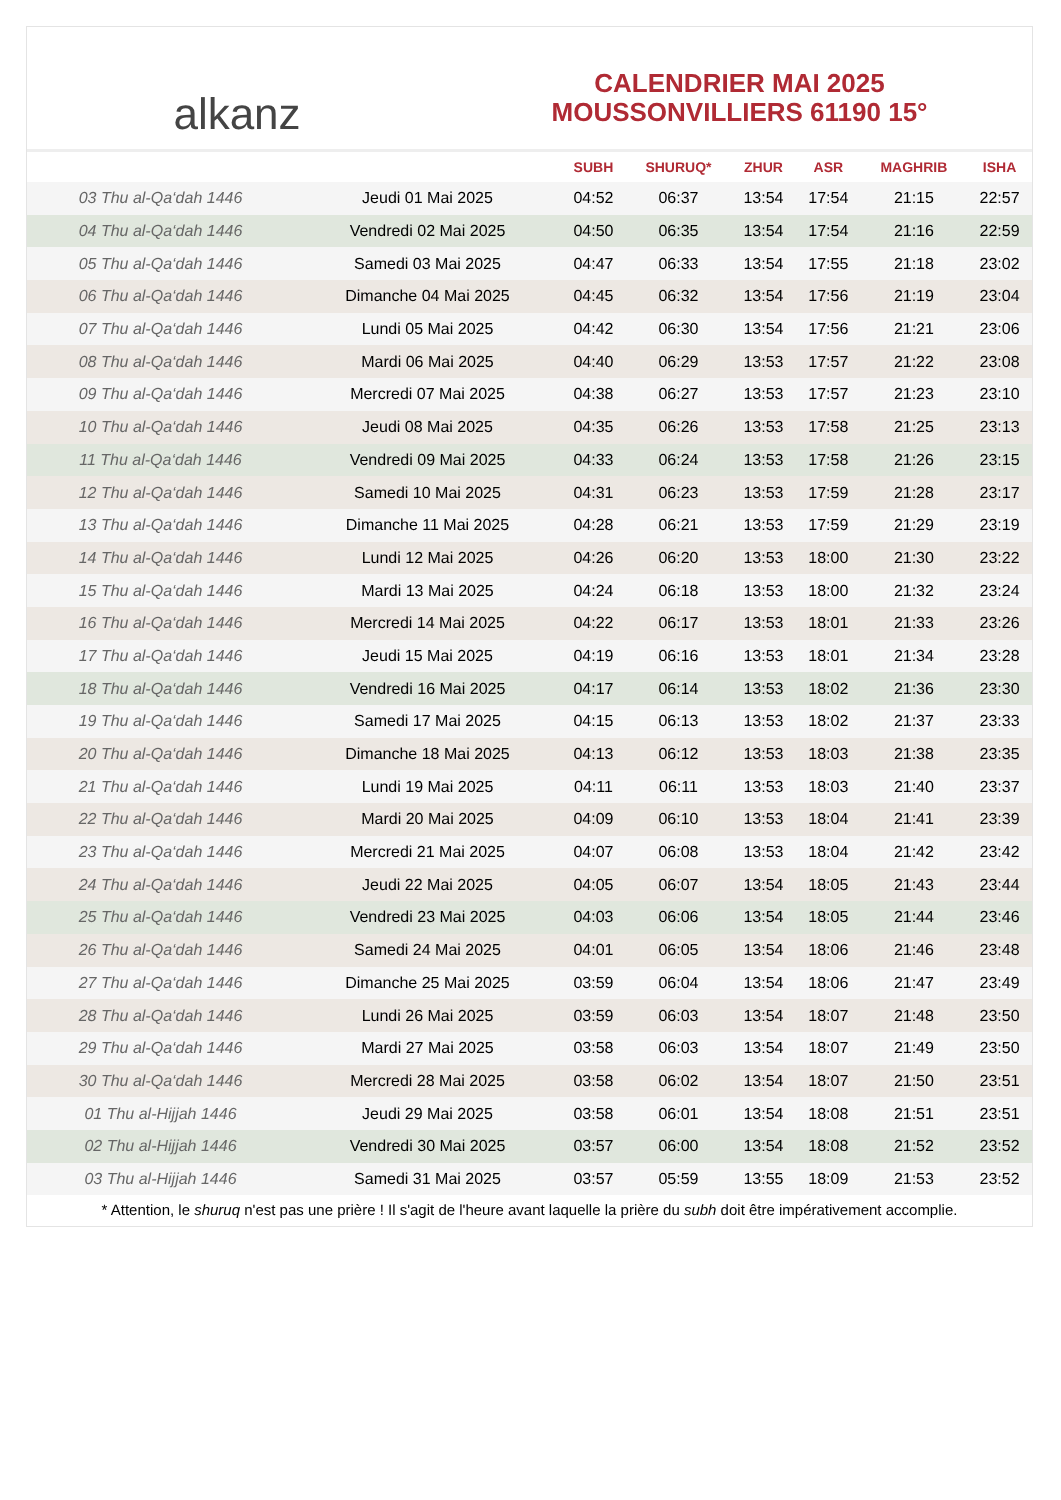alkanz
CALENDRIER MAI 2025
MOUSSONVILLIERS 61190 15°
| | | SUBH | SHURUQ* | ZHUR | ASR | MAGHRIB | ISHA |
| --- | --- | --- | --- | --- | --- | --- | --- |
| 03 Thu al-Qa‘dah 1446 | Jeudi 01 Mai 2025 | 04:52 | 06:37 | 13:54 | 17:54 | 21:15 | 22:57 |
| 04 Thu al-Qa‘dah 1446 | Vendredi 02 Mai 2025 | 04:50 | 06:35 | 13:54 | 17:54 | 21:16 | 22:59 |
| 05 Thu al-Qa‘dah 1446 | Samedi 03 Mai 2025 | 04:47 | 06:33 | 13:54 | 17:55 | 21:18 | 23:02 |
| 06 Thu al-Qa‘dah 1446 | Dimanche 04 Mai 2025 | 04:45 | 06:32 | 13:54 | 17:56 | 21:19 | 23:04 |
| 07 Thu al-Qa‘dah 1446 | Lundi 05 Mai 2025 | 04:42 | 06:30 | 13:54 | 17:56 | 21:21 | 23:06 |
| 08 Thu al-Qa‘dah 1446 | Mardi 06 Mai 2025 | 04:40 | 06:29 | 13:53 | 17:57 | 21:22 | 23:08 |
| 09 Thu al-Qa‘dah 1446 | Mercredi 07 Mai 2025 | 04:38 | 06:27 | 13:53 | 17:57 | 21:23 | 23:10 |
| 10 Thu al-Qa‘dah 1446 | Jeudi 08 Mai 2025 | 04:35 | 06:26 | 13:53 | 17:58 | 21:25 | 23:13 |
| 11 Thu al-Qa‘dah 1446 | Vendredi 09 Mai 2025 | 04:33 | 06:24 | 13:53 | 17:58 | 21:26 | 23:15 |
| 12 Thu al-Qa‘dah 1446 | Samedi 10 Mai 2025 | 04:31 | 06:23 | 13:53 | 17:59 | 21:28 | 23:17 |
| 13 Thu al-Qa‘dah 1446 | Dimanche 11 Mai 2025 | 04:28 | 06:21 | 13:53 | 17:59 | 21:29 | 23:19 |
| 14 Thu al-Qa‘dah 1446 | Lundi 12 Mai 2025 | 04:26 | 06:20 | 13:53 | 18:00 | 21:30 | 23:22 |
| 15 Thu al-Qa‘dah 1446 | Mardi 13 Mai 2025 | 04:24 | 06:18 | 13:53 | 18:00 | 21:32 | 23:24 |
| 16 Thu al-Qa‘dah 1446 | Mercredi 14 Mai 2025 | 04:22 | 06:17 | 13:53 | 18:01 | 21:33 | 23:26 |
| 17 Thu al-Qa‘dah 1446 | Jeudi 15 Mai 2025 | 04:19 | 06:16 | 13:53 | 18:01 | 21:34 | 23:28 |
| 18 Thu al-Qa‘dah 1446 | Vendredi 16 Mai 2025 | 04:17 | 06:14 | 13:53 | 18:02 | 21:36 | 23:30 |
| 19 Thu al-Qa‘dah 1446 | Samedi 17 Mai 2025 | 04:15 | 06:13 | 13:53 | 18:02 | 21:37 | 23:33 |
| 20 Thu al-Qa‘dah 1446 | Dimanche 18 Mai 2025 | 04:13 | 06:12 | 13:53 | 18:03 | 21:38 | 23:35 |
| 21 Thu al-Qa‘dah 1446 | Lundi 19 Mai 2025 | 04:11 | 06:11 | 13:53 | 18:03 | 21:40 | 23:37 |
| 22 Thu al-Qa‘dah 1446 | Mardi 20 Mai 2025 | 04:09 | 06:10 | 13:53 | 18:04 | 21:41 | 23:39 |
| 23 Thu al-Qa‘dah 1446 | Mercredi 21 Mai 2025 | 04:07 | 06:08 | 13:53 | 18:04 | 21:42 | 23:42 |
| 24 Thu al-Qa‘dah 1446 | Jeudi 22 Mai 2025 | 04:05 | 06:07 | 13:54 | 18:05 | 21:43 | 23:44 |
| 25 Thu al-Qa‘dah 1446 | Vendredi 23 Mai 2025 | 04:03 | 06:06 | 13:54 | 18:05 | 21:44 | 23:46 |
| 26 Thu al-Qa‘dah 1446 | Samedi 24 Mai 2025 | 04:01 | 06:05 | 13:54 | 18:06 | 21:46 | 23:48 |
| 27 Thu al-Qa‘dah 1446 | Dimanche 25 Mai 2025 | 03:59 | 06:04 | 13:54 | 18:06 | 21:47 | 23:49 |
| 28 Thu al-Qa‘dah 1446 | Lundi 26 Mai 2025 | 03:59 | 06:03 | 13:54 | 18:07 | 21:48 | 23:50 |
| 29 Thu al-Qa‘dah 1446 | Mardi 27 Mai 2025 | 03:58 | 06:03 | 13:54 | 18:07 | 21:49 | 23:50 |
| 30 Thu al-Qa‘dah 1446 | Mercredi 28 Mai 2025 | 03:58 | 06:02 | 13:54 | 18:07 | 21:50 | 23:51 |
| 01 Thu al-Hijjah 1446 | Jeudi 29 Mai 2025 | 03:58 | 06:01 | 13:54 | 18:08 | 21:51 | 23:51 |
| 02 Thu al-Hijjah 1446 | Vendredi 30 Mai 2025 | 03:57 | 06:00 | 13:54 | 18:08 | 21:52 | 23:52 |
| 03 Thu al-Hijjah 1446 | Samedi 31 Mai 2025 | 03:57 | 05:59 | 13:55 | 18:09 | 21:53 | 23:52 |
* Attention, le shuruq n'est pas une prière ! Il s'agit de l'heure avant laquelle la prière du subh doit être impérativement accomplie.